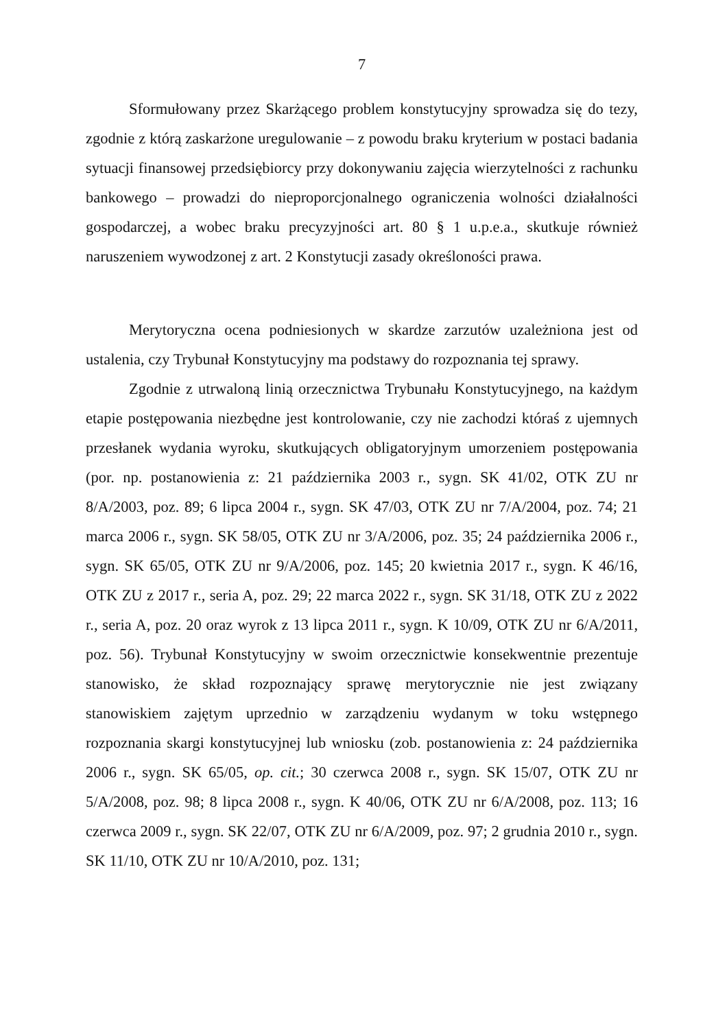7
Sformułowany przez Skarżącego problem konstytucyjny sprowadza się do tezy, zgodnie z którą zaskarżone uregulowanie – z powodu braku kryterium w postaci badania sytuacji finansowej przedsiębiorcy przy dokonywaniu zajęcia wierzytelności z rachunku bankowego – prowadzi do nieproporcjonalnego ograniczenia wolności działalności gospodarczej, a wobec braku precyzyjności art. 80 § 1 u.p.e.a., skutkuje również naruszeniem wywodzonej z art. 2 Konstytucji zasady określoności prawa.
Merytoryczna ocena podniesionych w skardze zarzutów uzależniona jest od ustalenia, czy Trybunał Konstytucyjny ma podstawy do rozpoznania tej sprawy.
Zgodnie z utrwaloną linią orzecznictwa Trybunału Konstytucyjnego, na każdym etapie postępowania niezbędne jest kontrolowanie, czy nie zachodzi któraś z ujemnych przesłanek wydania wyroku, skutkujących obligatoryjnym umorzeniem postępowania (por. np. postanowienia z: 21 października 2003 r., sygn. SK 41/02, OTK ZU nr 8/A/2003, poz. 89; 6 lipca 2004 r., sygn. SK 47/03, OTK ZU nr 7/A/2004, poz. 74; 21 marca 2006 r., sygn. SK 58/05, OTK ZU nr 3/A/2006, poz. 35; 24 października 2006 r., sygn. SK 65/05, OTK ZU nr 9/A/2006, poz. 145; 20 kwietnia 2017 r., sygn. K 46/16, OTK ZU z 2017 r., seria A, poz. 29; 22 marca 2022 r., sygn. SK 31/18, OTK ZU z 2022 r., seria A, poz. 20 oraz wyrok z 13 lipca 2011 r., sygn. K 10/09, OTK ZU nr 6/A/2011, poz. 56). Trybunał Konstytucyjny w swoim orzecznictwie konsekwentnie prezentuje stanowisko, że skład rozpoznający sprawę merytorycznie nie jest związany stanowiskiem zajętym uprzednio w zarządzeniu wydanym w toku wstępnego rozpoznania skargi konstytucyjnej lub wniosku (zob. postanowienia z: 24 października 2006 r., sygn. SK 65/05, op. cit.; 30 czerwca 2008 r., sygn. SK 15/07, OTK ZU nr 5/A/2008, poz. 98; 8 lipca 2008 r., sygn. K 40/06, OTK ZU nr 6/A/2008, poz. 113; 16 czerwca 2009 r., sygn. SK 22/07, OTK ZU nr 6/A/2009, poz. 97; 2 grudnia 2010 r., sygn. SK 11/10, OTK ZU nr 10/A/2010, poz. 131;